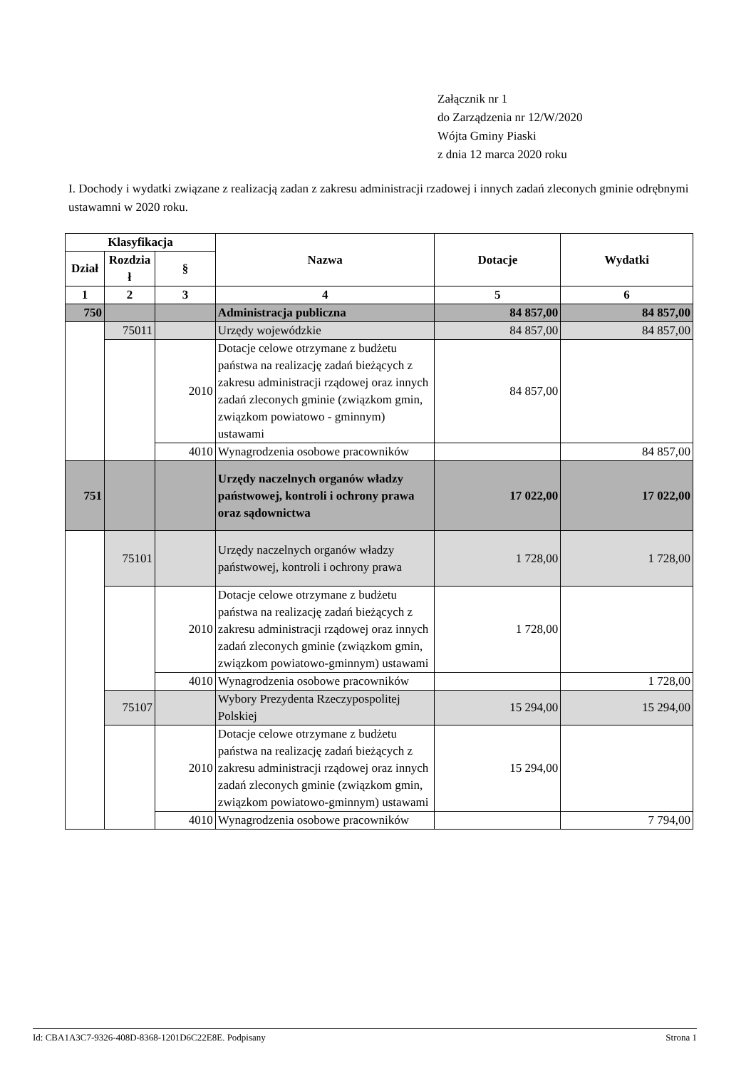Załącznik nr 1
do Zarządzenia nr 12/W/2020
Wójta Gminy Piaski
z dnia 12 marca 2020 roku
I. Dochody i wydatki związane z realizacją zadan z zakresu administracji rzadowej i innych zadań zleconych gminie odrębnymi ustawamni w 2020 roku.
| Klasyfikacja | | | Nazwa | Dotacje | Wydatki |
| --- | --- | --- | --- | --- | --- |
| Dział | Rozdzia ł | § | | | |
| 1 | 2 | 3 | 4 | 5 | 6 |
| 750 | | | Administracja publiczna | 84 857,00 | 84 857,00 |
| | 75011 | | Urzędy wojewódzkie | 84 857,00 | 84 857,00 |
| | | 2010 | Dotacje celowe otrzymane z budżetu państwa na realizację zadań bieżących z zakresu administracji rządowej oraz innych zadań zleconych gminie (związkom gmin, związkom powiatowo - gminnym) ustawami | 84 857,00 | |
| | | 4010 | Wynagrodzenia osobowe pracowników | | 84 857,00 |
| 751 | | | Urzędy naczelnych organów władzy państwowej, kontroli i ochrony prawa oraz sądownictwa | 17 022,00 | 17 022,00 |
| | 75101 | | Urzędy naczelnych organów władzy państwowej, kontroli i ochrony prawa | 1 728,00 | 1 728,00 |
| | | 2010 | Dotacje celowe otrzymane z budżetu państwa na realizację zadań bieżących z zakresu administracji rządowej oraz innych zadań zleconych gminie (związkom gmin, związkom powiatowo-gminnym) ustawami | 1 728,00 | |
| | | 4010 | Wynagrodzenia osobowe pracowników | | 1 728,00 |
| | 75107 | | Wybory Prezydenta Rzeczypospolitej Polskiej | 15 294,00 | 15 294,00 |
| | | 2010 | Dotacje celowe otrzymane z budżetu państwa na realizację zadań bieżących z zakresu administracji rządowej oraz innych zadań zleconych gminie (związkom gmin, związkom powiatowo-gminnym) ustawami | 15 294,00 | |
| | | 4010 | Wynagrodzenia osobowe pracowników | | 7 794,00 |
Id: CBA1A3C7-9326-408D-8368-1201D6C22E8E. Podpisany Strona 1